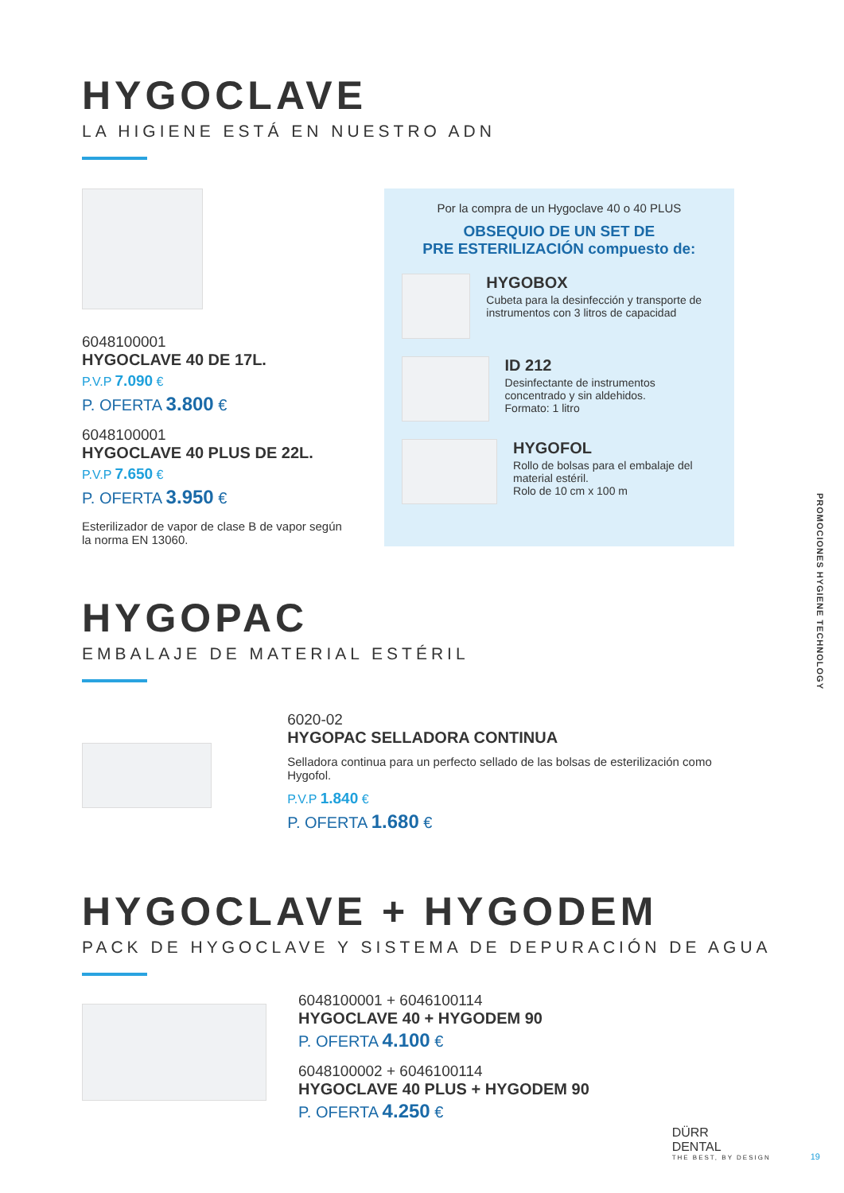HYGOCLAVE
LA HIGIENE ESTÁ EN NUESTRO ADN
6048100001
HYGOCLAVE 40 DE 17L.
P.V.P 7.090 €
P. OFERTA 3.800 €
6048100001
HYGOCLAVE 40 PLUS DE 22L.
P.V.P 7.650 €
P. OFERTA 3.950 €
Esterilizador de vapor de clase B de vapor según la norma EN 13060.
Por la compra de un Hygoclave 40 o 40 PLUS
OBSEQUIO DE UN SET DE
PRE ESTERILIZACIÓN compuesto de:
HYGOBOX
Cubeta para la desinfección y transporte de instrumentos con 3 litros de capacidad
ID 212
Desinfectante de instrumentos concentrado y sin aldehidos.
Formato: 1 litro
HYGOFOL
Rollo de bolsas para el embalaje del material estéril.
Rolo de 10 cm x 100 m
HYGOPAC
EMBALAJE DE MATERIAL ESTÉRIL
6020-02
HYGOPAC SELLADORA CONTINUA
Selladora continua para un perfecto sellado de las bolsas de esterilización como Hygofol.
P.V.P 1.840 €
P. OFERTA 1.680 €
HYGOCLAVE + HYGODEM
PACK DE HYGOCLAVE Y SISTEMA DE DEPURACIÓN DE AGUA
6048100001 + 6046100114
HYGOCLAVE 40 + HYGODEM 90
P. OFERTA 4.100 €
6048100002 + 6046100114
HYGOCLAVE 40 PLUS + HYGODEM 90
P. OFERTA 4.250 €
PROMOCIONES HYGIENE TECHNOLOGY
DÜRR
DENTAL
THE BEST, BY DESIGN
19